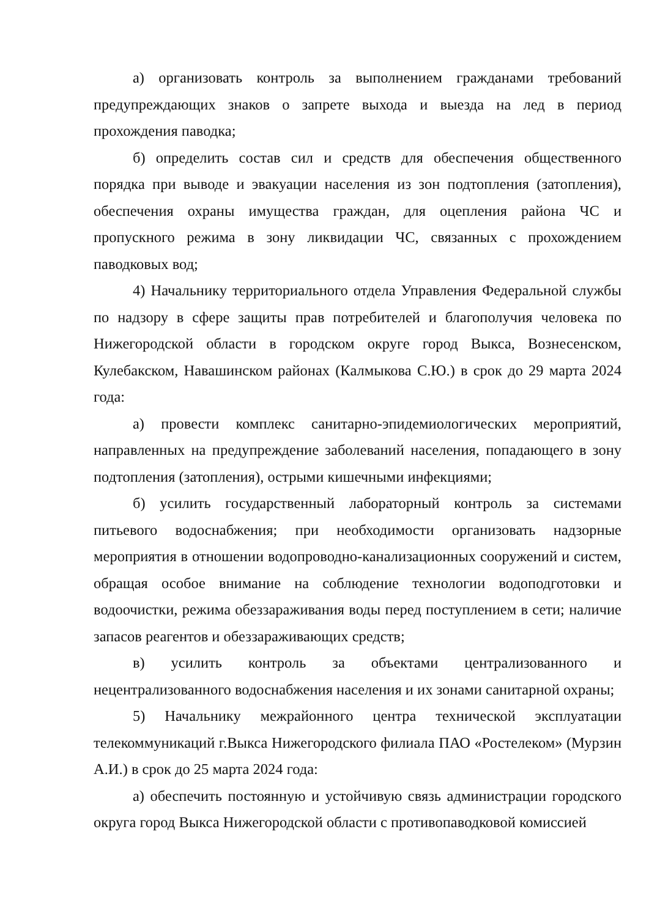а) организовать контроль за выполнением гражданами требований предупреждающих знаков о запрете выхода и выезда на лед в период прохождения паводка;
б) определить состав сил и средств для обеспечения общественного порядка при выводе и эвакуации населения из зон подтопления (затопления), обеспечения охраны имущества граждан, для оцепления района ЧС и пропускного режима в зону ликвидации ЧС, связанных с прохождением паводковых вод;
4) Начальнику территориального отдела Управления Федеральной службы по надзору в сфере защиты прав потребителей и благополучия человека по Нижегородской области в городском округе город Выкса, Вознесенском, Кулебакском, Навашинском районах (Калмыкова С.Ю.) в срок до 29 марта 2024 года:
а) провести комплекс санитарно-эпидемиологических мероприятий, направленных на предупреждение заболеваний населения, попадающего в зону подтопления (затопления), острыми кишечными инфекциями;
б) усилить государственный лабораторный контроль за системами питьевого водоснабжения; при необходимости организовать надзорные мероприятия в отношении водопроводно-канализационных сооружений и систем, обращая особое внимание на соблюдение технологии водоподготовки и водоочистки, режима обеззараживания воды перед поступлением в сети; наличие запасов реагентов и обеззараживающих средств;
в) усилить контроль за объектами централизованного и нецентрализованного водоснабжения населения и их зонами санитарной охраны;
5) Начальнику межрайонного центра технической эксплуатации телекоммуникаций г.Выкса Нижегородского филиала ПАО «Ростелеком» (Мурзин А.И.) в срок до 25 марта 2024 года:
а) обеспечить постоянную и устойчивую связь администрации городского округа город Выкса Нижегородской области с противопаводковой комиссией